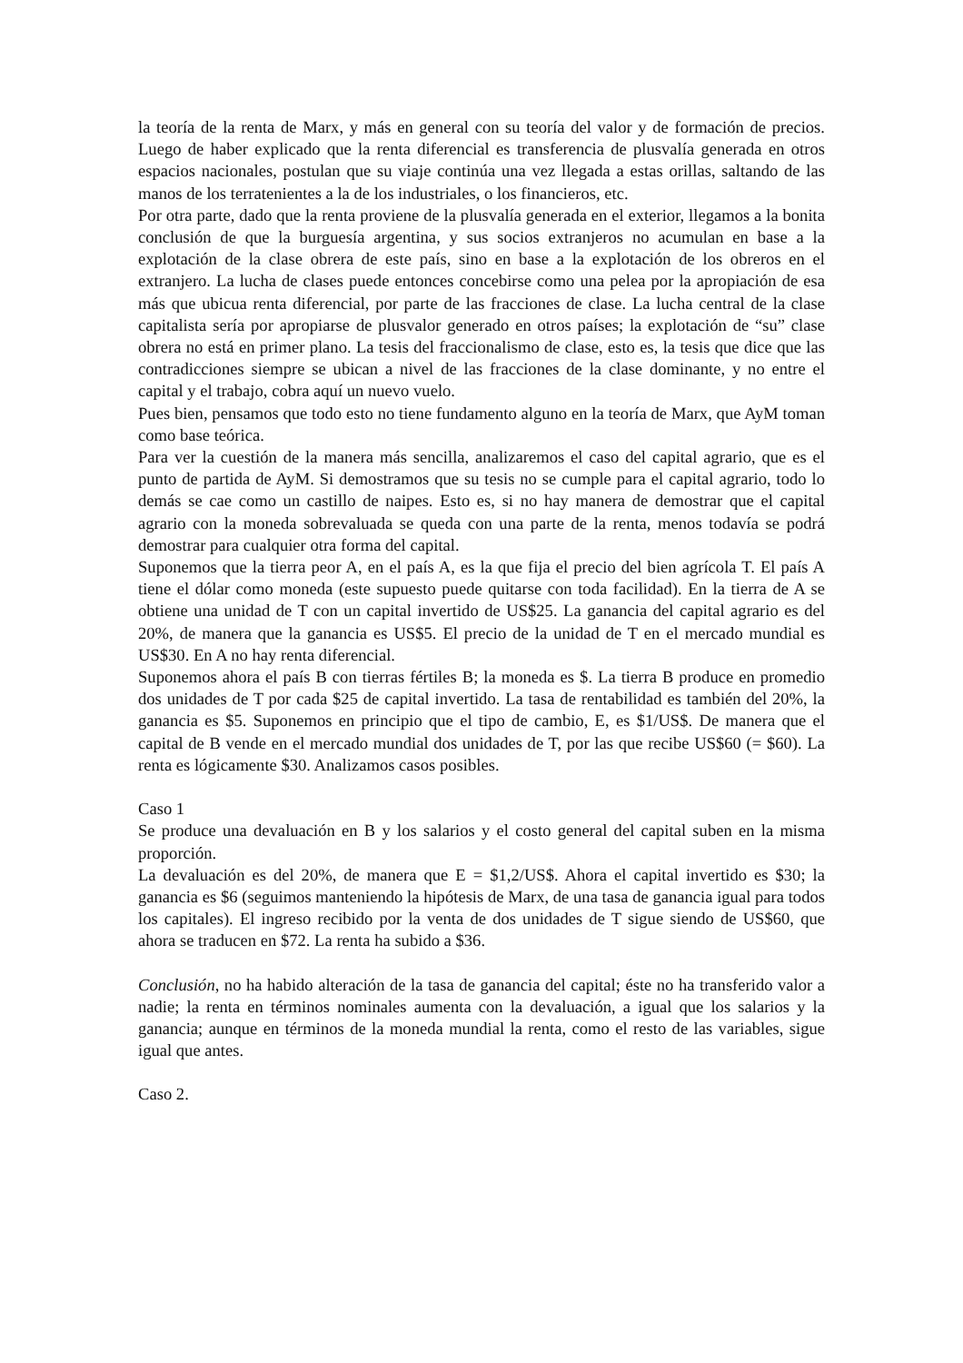la teoría de la renta de Marx, y más en general con su teoría del valor y de formación de precios. Luego de haber explicado que la renta diferencial es transferencia de plusvalía generada en otros espacios nacionales, postulan que su viaje continúa una vez llegada a estas orillas, saltando de las manos de los terratenientes a la de los industriales, o los financieros, etc.
Por otra parte, dado que la renta proviene de la plusvalía generada en el exterior, llegamos a la bonita conclusión de que la burguesía argentina, y sus socios extranjeros no acumulan en base a la explotación de la clase obrera de este país, sino en base a la explotación de los obreros en el extranjero. La lucha de clases puede entonces concebirse como una pelea por la apropiación de esa más que ubicua renta diferencial, por parte de las fracciones de clase. La lucha central de la clase capitalista sería por apropiarse de plusvalor generado en otros países; la explotación de “su” clase obrera no está en primer plano. La tesis del fraccionalismo de clase, esto es, la tesis que dice que las contradicciones siempre se ubican a nivel de las fracciones de la clase dominante, y no entre el capital y el trabajo, cobra aquí un nuevo vuelo.
Pues bien, pensamos que todo esto no tiene fundamento alguno en la teoría de Marx, que AyM toman como base teórica.
Para ver la cuestión de la manera más sencilla, analizaremos el caso del capital agrario, que es el punto de partida de AyM. Si demostramos que su tesis no se cumple para el capital agrario, todo lo demás se cae como un castillo de naipes. Esto es, si no hay manera de demostrar que el capital agrario con la moneda sobrevaluada se queda con una parte de la renta, menos todavía se podrá demostrar para cualquier otra forma del capital.
Suponemos que la tierra peor A, en el país A, es la que fija el precio del bien agrícola T. El país A tiene el dólar como moneda (este supuesto puede quitarse con toda facilidad). En la tierra de A se obtiene una unidad de T con un capital invertido de US$25. La ganancia del capital agrario es del 20%, de manera que la ganancia es US$5. El precio de la unidad de T en el mercado mundial es US$30. En A no hay renta diferencial.
Suponemos ahora el país B con tierras fértiles B; la moneda es $. La tierra B produce en promedio dos unidades de T por cada $25 de capital invertido. La tasa de rentabilidad es también del 20%, la ganancia es $5. Suponemos en principio que el tipo de cambio, E, es $1/US$. De manera que el capital de B vende en el mercado mundial dos unidades de T, por las que recibe US$60 (= $60). La renta es lógicamente $30. Analizamos casos posibles.
Caso 1
Se produce una devaluación en B y los salarios y el costo general del capital suben en la misma proporción.
La devaluación es del 20%, de manera que E = $1,2/US$. Ahora el capital invertido es $30; la ganancia es $6 (seguimos manteniendo la hipótesis de Marx, de una tasa de ganancia igual para todos los capitales). El ingreso recibido por la venta de dos unidades de T sigue siendo de US$60, que ahora se traducen en $72. La renta ha subido a $36.
Conclusión, no ha habido alteración de la tasa de ganancia del capital; éste no ha transferido valor a nadie; la renta en términos nominales aumenta con la devaluación, a igual que los salarios y la ganancia; aunque en términos de la moneda mundial la renta, como el resto de las variables, sigue igual que antes.
Caso 2.